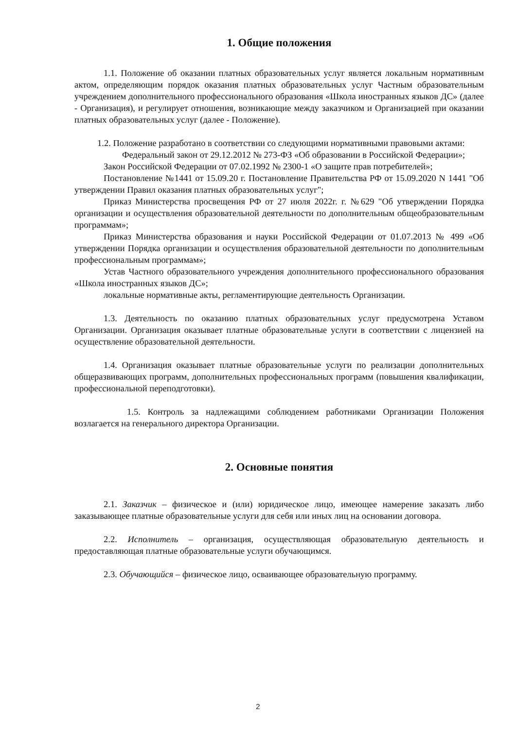1. Общие положения
1.1. Положение об оказании платных образовательных услуг является локальным нормативным актом, определяющим порядок оказания платных образовательных услуг Частным образовательным учреждением дополнительного профессионального образования «Школа иностранных языков ДС» (далее - Организация), и регулирует отношения, возникающие между заказчиком и Организацией при оказании платных образовательных услуг (далее - Положение).
1.2. Положение разработано в соответствии со следующими нормативными правовыми актами:
Федеральный закон от 29.12.2012 № 273-ФЗ «Об образовании в Российской Федерации»;
Закон Российской Федерации от 07.02.1992 № 2300-1 «О защите прав потребителей»;
Постановление №1441 от 15.09.20 г. Постановление Правительства РФ от 15.09.2020 N 1441 "Об утверждении Правил оказания платных образовательных услуг";
Приказ Министерства просвещения РФ от 27 июля 2022г. г. №629 "Об утверждении Порядка организации и осуществления образовательной деятельности по дополнительным общеобразовательным программам»;
Приказ Министерства образования и науки Российской Федерации от 01.07.2013 № 499 «Об утверждении Порядка организации и осуществления образовательной деятельности по дополнительным профессиональным программам»;
Устав Частного образовательного учреждения дополнительного профессионального образования «Школа иностранных языков ДС»;
локальные нормативные акты, регламентирующие деятельность Организации.
1.3. Деятельность по оказанию платных образовательных услуг предусмотрена Уставом Организации. Организация оказывает платные образовательные услуги в соответствии с лицензией на осуществление образовательной деятельности.
1.4. Организация оказывает платные образовательные услуги по реализации дополнительных общеразвивающих программ, дополнительных профессиональных программ (повышения квалификации, профессиональной переподготовки).
1.5. Контроль за надлежащими соблюдением работниками Организации Положения возлагается на генерального директора Организации.
2. Основные понятия
2.1. Заказчик – физическое и (или) юридическое лицо, имеющее намерение заказать либо заказывающее платные образовательные услуги для себя или иных лиц на основании договора.
2.2. Исполнитель – организация, осуществляющая образовательную деятельность и предоставляющая платные образовательные услуги обучающимся.
2.3. Обучающийся – физическое лицо, осваивающее образовательную программу.
2